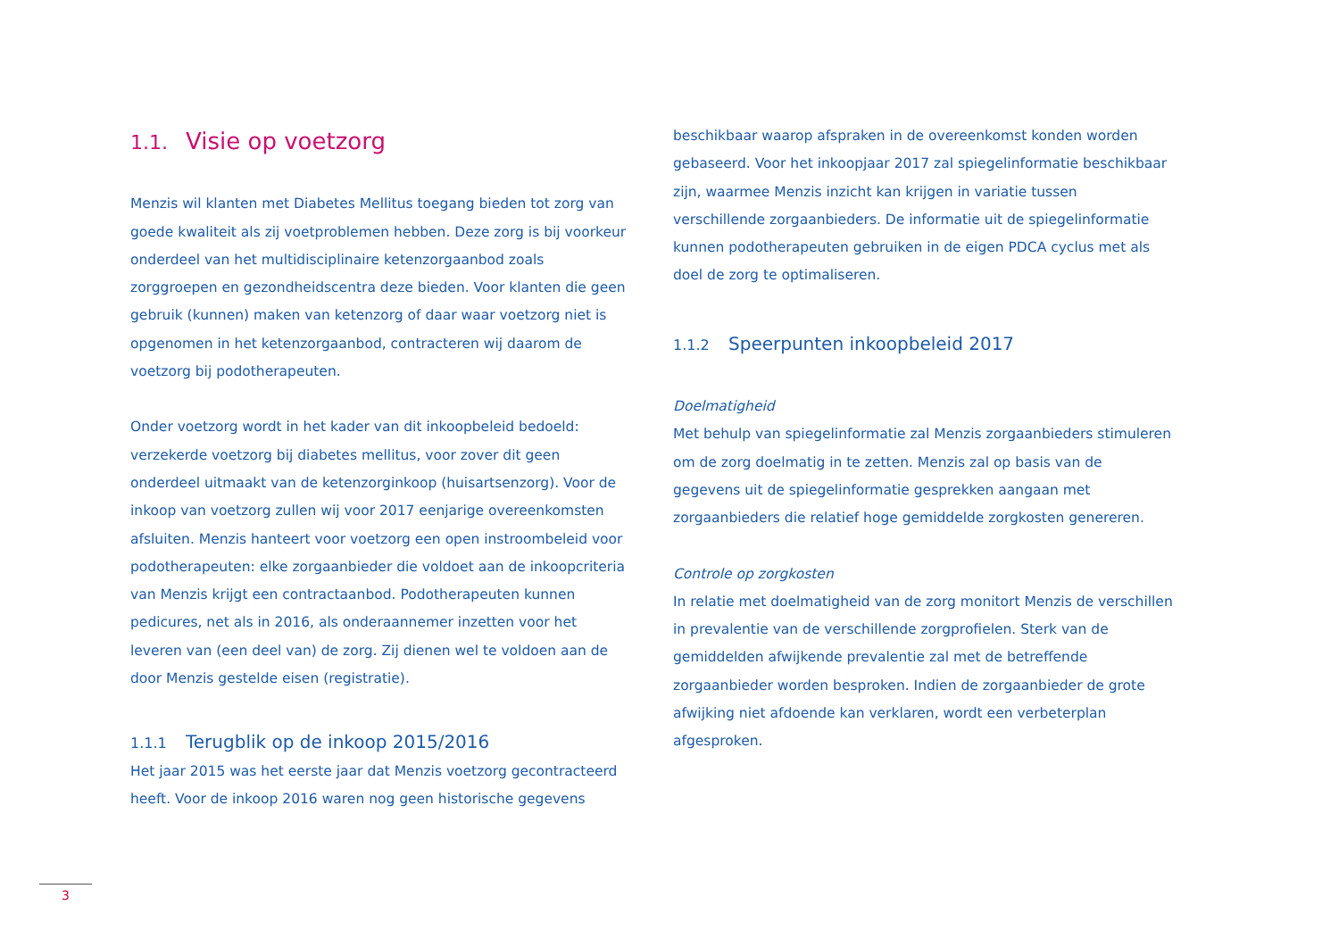1.1. Visie op voetzorg
Menzis wil klanten met Diabetes Mellitus toegang bieden tot zorg van goede kwaliteit als zij voetproblemen hebben. Deze zorg is bij voorkeur onderdeel van het multidisciplinaire ketenzorgaanbod zoals zorggroepen en gezondheidscentra deze bieden. Voor klanten die geen gebruik (kunnen) maken van ketenzorg of daar waar voetzorg niet is opgenomen in het ketenzorgaanbod, contracteren wij daarom de voetzorg bij podotherapeuten.
Onder voetzorg wordt in het kader van dit inkoopbeleid bedoeld: verzekerde voetzorg bij diabetes mellitus, voor zover dit geen onderdeel uitmaakt van de ketenzorginkoop (huisartsenzorg). Voor de inkoop van voetzorg zullen wij voor 2017 eenjarige overeenkomsten afsluiten. Menzis hanteert voor voetzorg een open instroombeleid voor podotherapeuten: elke zorgaanbieder die voldoet aan de inkoopcriteria van Menzis krijgt een contractaanbod. Podotherapeuten kunnen pedicures, net als in 2016, als onderaannemer inzetten voor het leveren van (een deel van) de zorg. Zij dienen wel te voldoen aan de door Menzis gestelde eisen (registratie).
1.1.1 Terugblik op de inkoop 2015/2016
Het jaar 2015 was het eerste jaar dat Menzis voetzorg gecontracteerd heeft. Voor de inkoop 2016 waren nog geen historische gegevens
beschikbaar waarop afspraken in de overeenkomst konden worden gebaseerd. Voor het inkoopjaar 2017 zal spiegelinformatie beschikbaar zijn, waarmee Menzis inzicht kan krijgen in variatie tussen verschillende zorgaanbieders. De informatie uit de spiegelinformatie kunnen podotherapeuten gebruiken in de eigen PDCA cyclus met als doel de zorg te optimaliseren.
1.1.2 Speerpunten inkoopbeleid 2017
Doelmatigheid
Met behulp van spiegelinformatie zal Menzis zorgaanbieders stimuleren om de zorg doelmatig in te zetten. Menzis zal op basis van de gegevens uit de spiegelinformatie gesprekken aangaan met zorgaanbieders die relatief hoge gemiddelde zorgkosten genereren.
Controle op zorgkosten
In relatie met doelmatigheid van de zorg monitort Menzis de verschillen in prevalentie van de verschillende zorgprofielen. Sterk van de gemiddelden afwijkende prevalentie zal met de betreffende zorgaanbieder worden besproken. Indien de zorgaanbieder de grote afwijking niet afdoende kan verklaren, wordt een verbeterplan afgesproken.
3